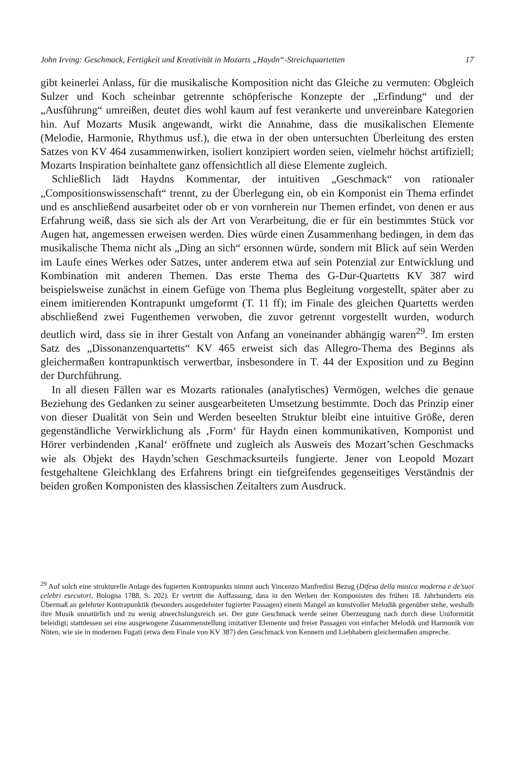John Irving: Geschmack, Fertigkeit und Kreativität in Mozarts „Haydn“-Streichquartetten 17
gibt keinerlei Anlass, für die musikalische Komposition nicht das Gleiche zu vermuten: Obgleich Sulzer und Koch scheinbar getrennte schöpferische Konzepte der „Erfindung“ und der „Ausführung“ umreißen, deutet dies wohl kaum auf fest verankerte und unvereinbare Kategorien hin. Auf Mozarts Musik angewandt, wirkt die Annahme, dass die musikalischen Elemente (Melodie, Harmonie, Rhythmus usf.), die etwa in der oben untersuchten Überleitung des ersten Satzes von KV 464 zusammenwirken, isoliert konzipiert worden seien, vielmehr höchst artifiziell; Mozarts Inspiration beinhaltete ganz offensichtlich all diese Elemente zugleich.
Schließlich lädt Haydns Kommentar, der intuitiven „Geschmack“ von rationaler „Compositionswissenschaft“ trennt, zu der Überlegung ein, ob ein Komponist ein Thema erfindet und es anschließend ausarbeitet oder ob er von vornherein nur Themen erfindet, von denen er aus Erfahrung weiß, dass sie sich als der Art von Verarbeitung, die er für ein bestimmtes Stück vor Augen hat, angemessen erweisen werden. Dies würde einen Zusammenhang bedingen, in dem das musikalische Thema nicht als „Ding an sich“ ersonnen würde, sondern mit Blick auf sein Werden im Laufe eines Werkes oder Satzes, unter anderem etwa auf sein Potenzial zur Entwicklung und Kombination mit anderen Themen. Das erste Thema des G-Dur-Quartetts KV 387 wird beispielsweise zunächst in einem Gefüge von Thema plus Begleitung vorgestellt, später aber zu einem imitierenden Kontrapunkt umgeformt (T. 11 ff); im Finale des gleichen Quartetts werden abschließend zwei Fugenthemen verwoben, die zuvor getrennt vorgestellt wurden, wodurch deutlich wird, dass sie in ihrer Gestalt von Anfang an voneinander abhängig waren<sup>29</sup>. Im ersten Satz des „Dissonanzenquartetts“ KV 465 erweist sich das Allegro-Thema des Beginns als gleichermaßen kontrapunktisch verwertbar, insbesondere in T. 44 der Exposition und zu Beginn der Durchführung.
In all diesen Fällen war es Mozarts rationales (analytisches) Vermögen, welches die genaue Beziehung des Gedanken zu seiner ausgearbeiteten Umsetzung bestimmte. Doch das Prinzip einer von dieser Dualität von Sein und Werden beseelten Struktur bleibt eine intuitive Größe, deren gegenständliche Verwirklichung als ‚Form‘ für Haydn einen kommunikativen, Komponist und Hörer verbindenden ‚Kanal‘ eröffnete und zugleich als Ausweis des Mozart’schen Geschmacks wie als Objekt des Haydn’schen Geschmacksurteils fungierte. Jener von Leopold Mozart festgehaltene Gleichklang des Erfahrens bringt ein tiefgreifendes gegenseitiges Verständnis der beiden großen Komponisten des klassischen Zeitalters zum Ausdruck.
<sup>29</sup> Auf solch eine strukturelle Anlage des fugierten Kontrapunkts nimmt auch Vincenzo Manfredini Bezug (Difesa della musica moderna e de’suoi celebri esecutori, Bologna 1788, S. 202). Er vertritt die Auffassung, dass in den Werken der Komponisten des frühen 18. Jahrhunderts ein Übermaß an gelehrter Kontrapunktik (besonders ausgedehnter fugierter Passagen) einem Mangel an kunstvoller Melodik gegenüber stehe, weshalb ihre Musik unnatürlich und zu wenig abwechslungsreich sei. Der gute Geschmack werde seiner Überzeugung nach durch diese Uniformität beleidigt; stattdessen sei eine ausgewogene Zusammenstellung imitativer Elemente und freier Passagen von einfacher Melodik und Harmonik von Nöten, wie sie in modernen Fugati (etwa dem Finale von KV 387) den Geschmack von Kennern und Liebhabern gleichermaßen anspreche.